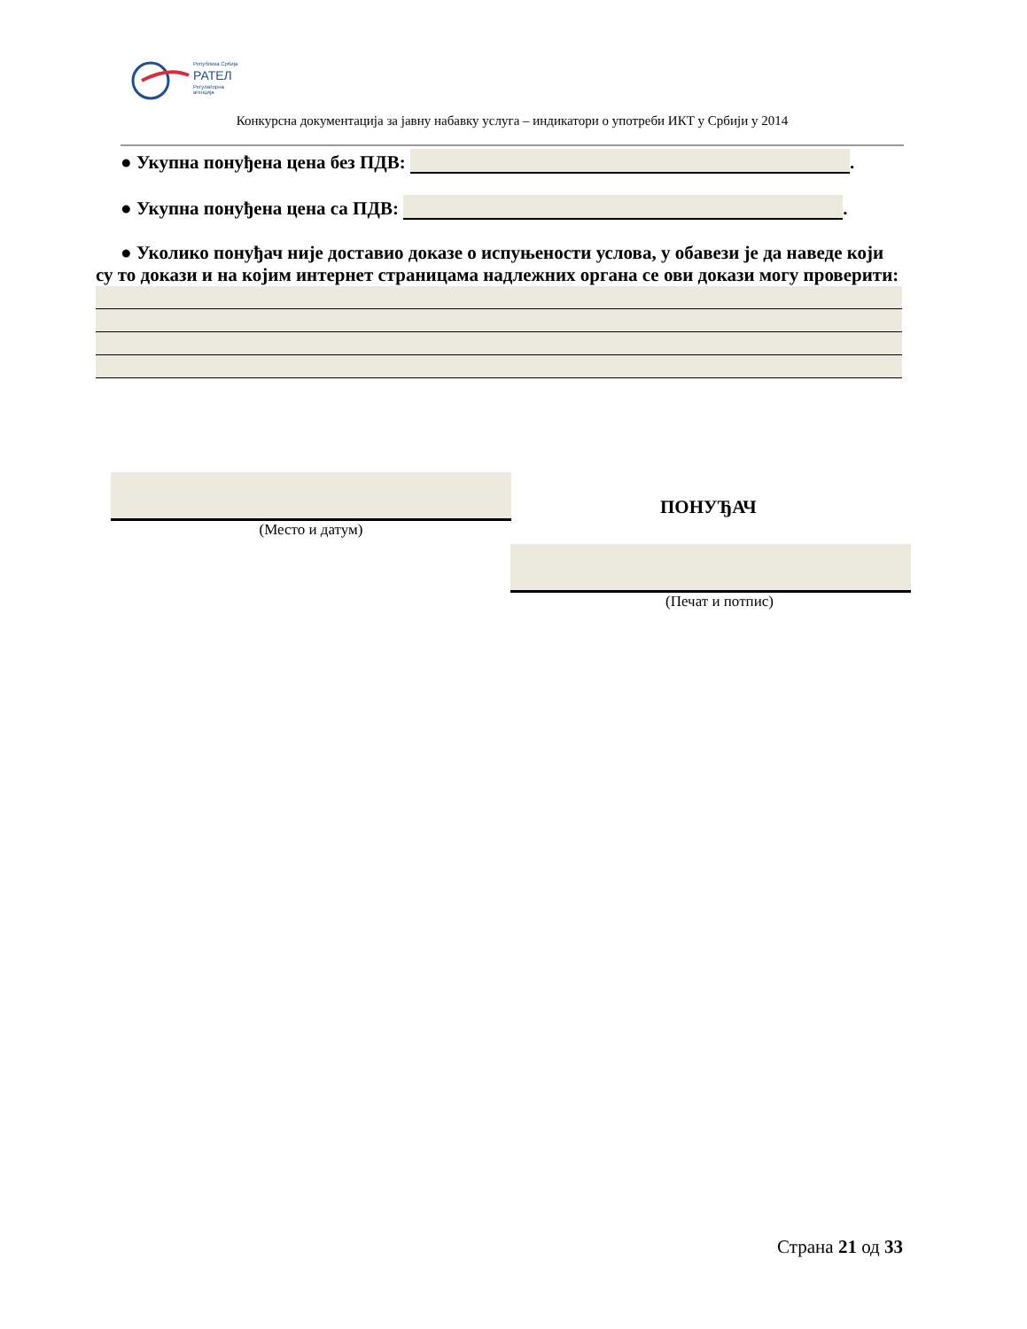Република Србија
РАТЕЛ
Регулаторна агенција
Конкурсна документација за јавну набавку услуга – индикатори о употреби ИКТ у Србији у 2014
● Укупна понуђена цена без ПДВ: .
● Укупна понуђена цена са ПДВ: .
● Уколико понуђач није доставио доказе о испуњености услова, у обавези је да
наведе који су то докази и на којим интернет страницама надлежних органа се ови докази могу проверити:
(Место и датум)
ПОНУЂАЧ
(Печат и потпис)
Страна 21 од 33